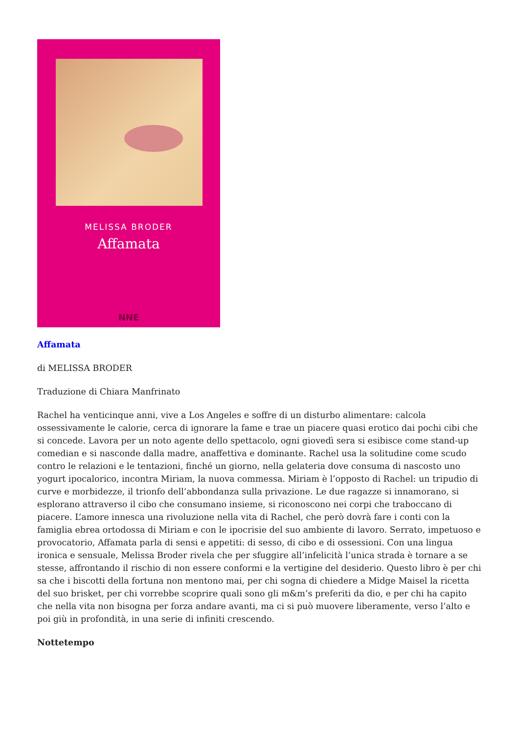MELISSA BRODER
Affamata
NNE
Affamata
di MELISSA BRODER
Traduzione di Chiara Manfrinato
Rachel ha venticinque anni, vive a Los Angeles e soffre di un disturbo alimentare: calcola ossessivamente le calorie, cerca di ignorare la fame e trae un piacere quasi erotico dai pochi cibi che si concede. Lavora per un noto agente dello spettacolo, ogni giovedì sera si esibisce come stand-up comedian e si nasconde dalla madre, anaffettiva e dominante. Rachel usa la solitudine come scudo contro le relazioni e le tentazioni, finché un giorno, nella gelateria dove consuma di nascosto uno yogurt ipocalorico, incontra Miriam, la nuova commessa. Miriam è l’opposto di Rachel: un tripudio di curve e morbidezze, il trionfo dell’abbondanza sulla privazione. Le due ragazze si innamorano, si esplorano attraverso il cibo che consumano insieme, si riconoscono nei corpi che traboccano di piacere. L’amore innesca una rivoluzione nella vita di Rachel, che però dovrà fare i conti con la famiglia ebrea ortodossa di Miriam e con le ipocrisie del suo ambiente di lavoro. Serrato, impetuoso e provocatorio, Affamata parla di sensi e appetiti: di sesso, di cibo e di ossessioni. Con una lingua ironica e sensuale, Melissa Broder rivela che per sfuggire all’infelicità l’unica strada è tornare a se stesse, affrontando il rischio di non essere conformi e la vertigine del desiderio. Questo libro è per chi sa che i biscotti della fortuna non mentono mai, per chi sogna di chiedere a Midge Maisel la ricetta del suo brisket, per chi vorrebbe scoprire quali sono gli m&m’s preferiti da dio, e per chi ha capito che nella vita non bisogna per forza andare avanti, ma ci si può muovere liberamente, verso l’alto e poi giù in profondità, in una serie di infiniti crescendo.
Nottetempo